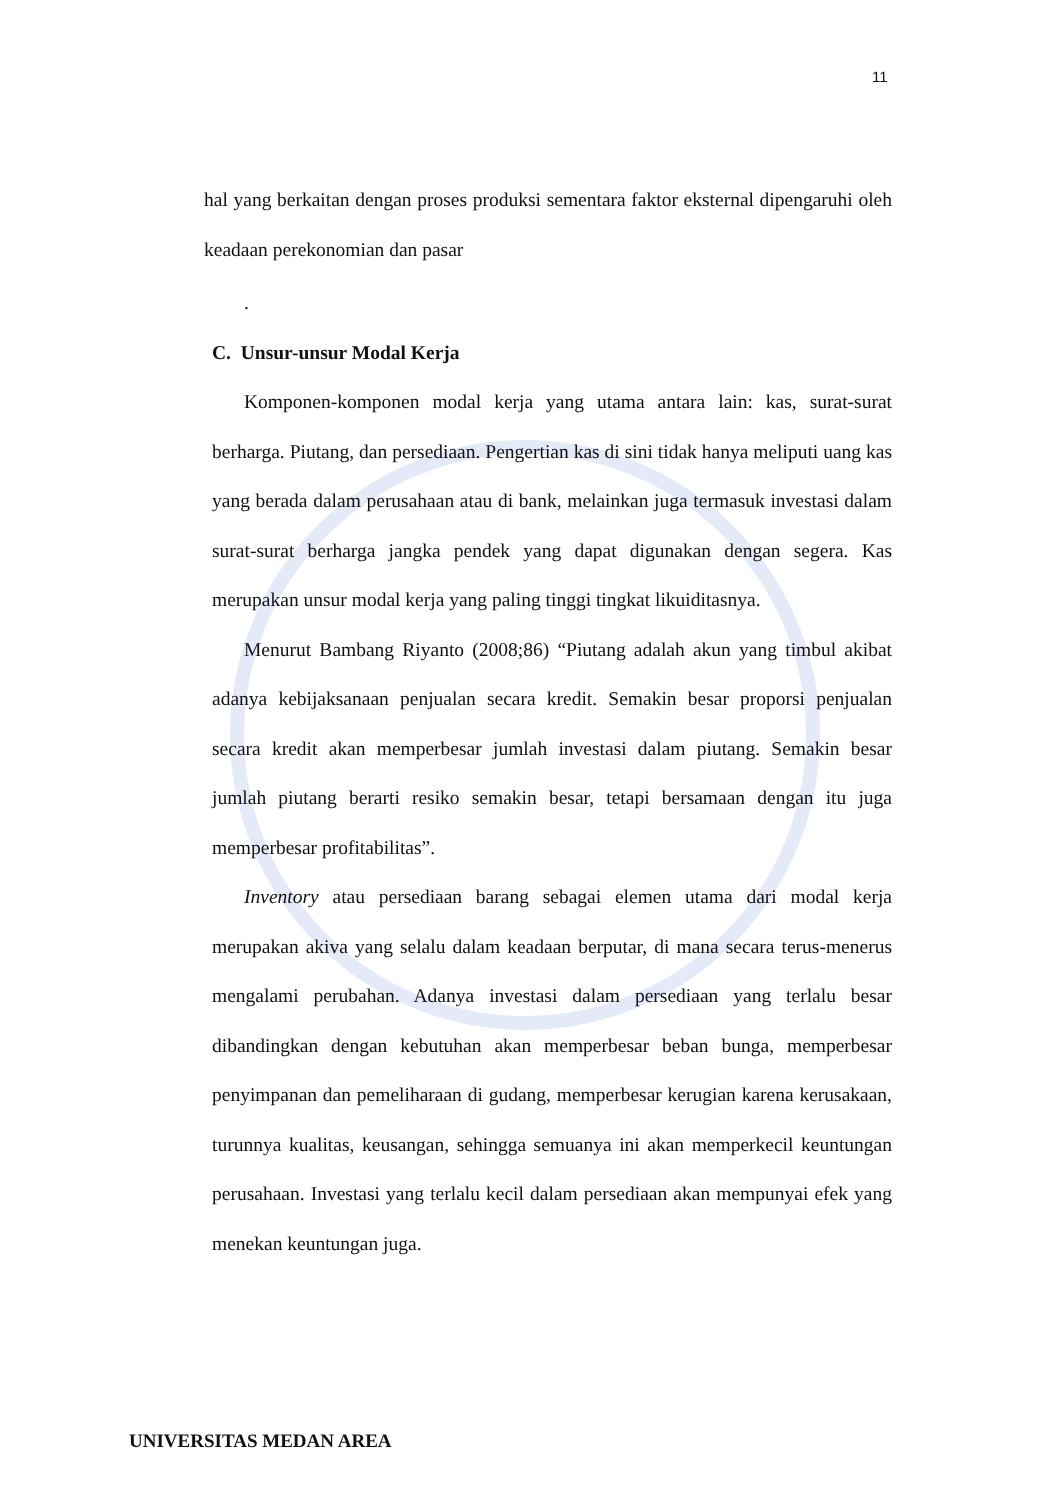11
hal yang berkaitan dengan proses produksi sementara faktor eksternal dipengaruhi oleh keadaan perekonomian dan pasar
.
C. Unsur-unsur Modal Kerja
Komponen-komponen modal kerja yang utama antara lain: kas, surat-surat berharga. Piutang, dan persediaan. Pengertian kas di sini tidak hanya meliputi uang kas yang berada dalam perusahaan atau di bank, melainkan juga termasuk investasi dalam surat-surat berharga jangka pendek yang dapat digunakan dengan segera. Kas merupakan unsur modal kerja yang paling tinggi tingkat likuiditasnya.
Menurut Bambang Riyanto (2008;86) “Piutang adalah akun yang timbul akibat adanya kebijaksanaan penjualan secara kredit. Semakin besar proporsi penjualan secara kredit akan memperbesar jumlah investasi dalam piutang. Semakin besar jumlah piutang berarti resiko semakin besar, tetapi bersamaan dengan itu juga memperbesar profitabilitas”.
Inventory atau persediaan barang sebagai elemen utama dari modal kerja merupakan akiva yang selalu dalam keadaan berputar, di mana secara terus-menerus mengalami perubahan. Adanya investasi dalam persediaan yang terlalu besar dibandingkan dengan kebutuhan akan memperbesar beban bunga, memperbesar penyimpanan dan pemeliharaan di gudang, memperbesar kerugian karena kerusakaan, turunnya kualitas, keusangan, sehingga semuanya ini akan memperkecil keuntungan perusahaan. Investasi yang terlalu kecil dalam persediaan akan mempunyai efek yang menekan keuntungan juga.
UNIVERSITAS MEDAN AREA